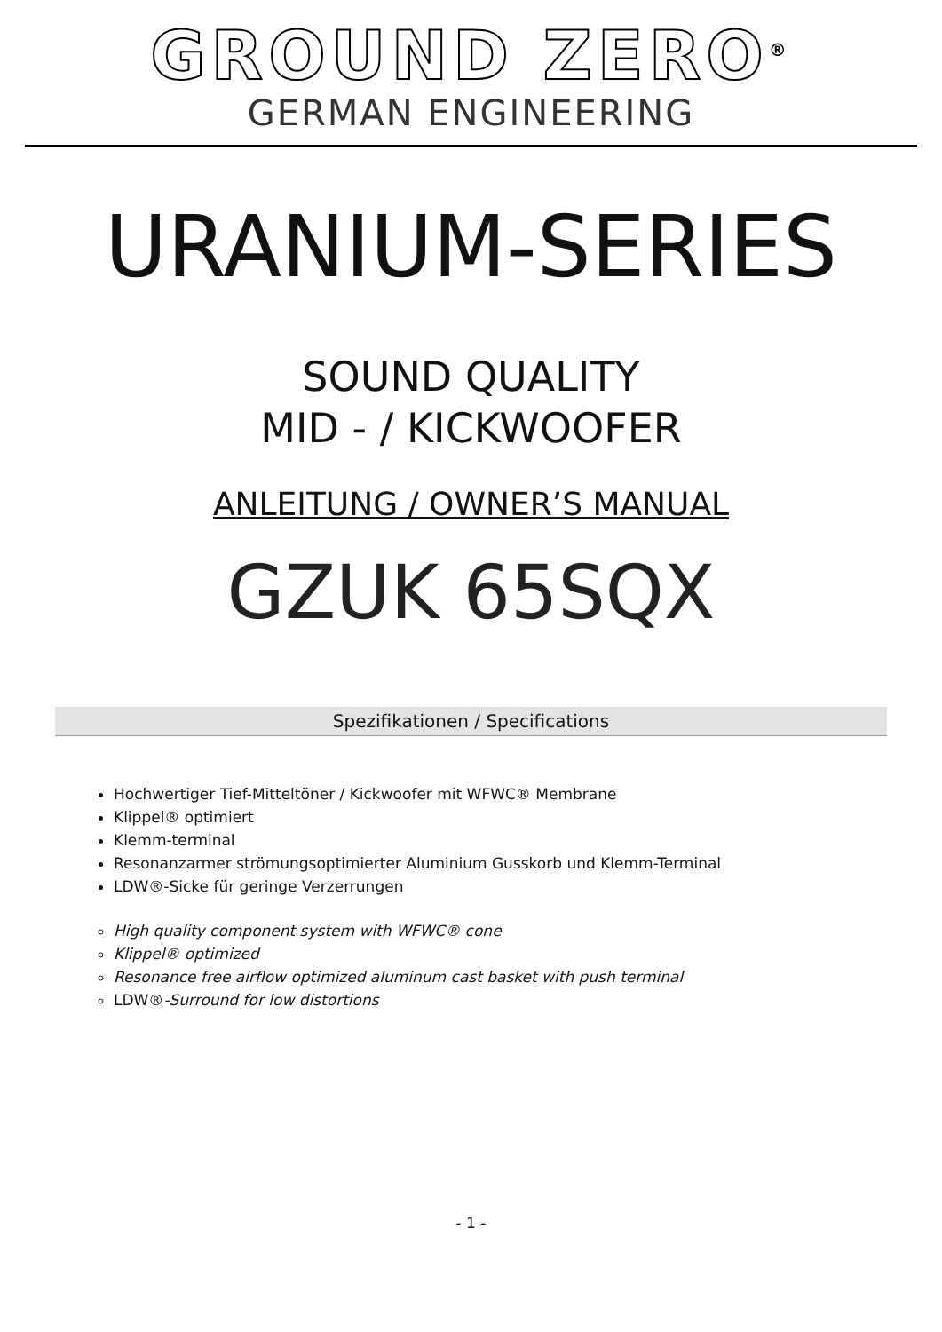GROUND ZERO<sup>®</sup>
GERMAN ENGINEERING
URANIUM-SERIES
SOUND QUALITY
MID - / KICKWOOFER
ANLEITUNG / OWNER’S MANUAL
GZUK 65SQX
Spezifikationen / Specifications
Hochwertiger Tief-Mitteltöner / Kickwoofer mit WFWC® Membrane
Klippel® optimiert
Klemm-terminal
Resonanzarmer strömungsoptimierter Aluminium Gusskorb und Klemm-Terminal
LDW®-Sicke für geringe Verzerrungen
High quality component system with WFWC® cone
Klippel® optimized
Resonance free airflow optimized aluminum cast basket with push terminal
LDW®-Surround for low distortions
- 1 -